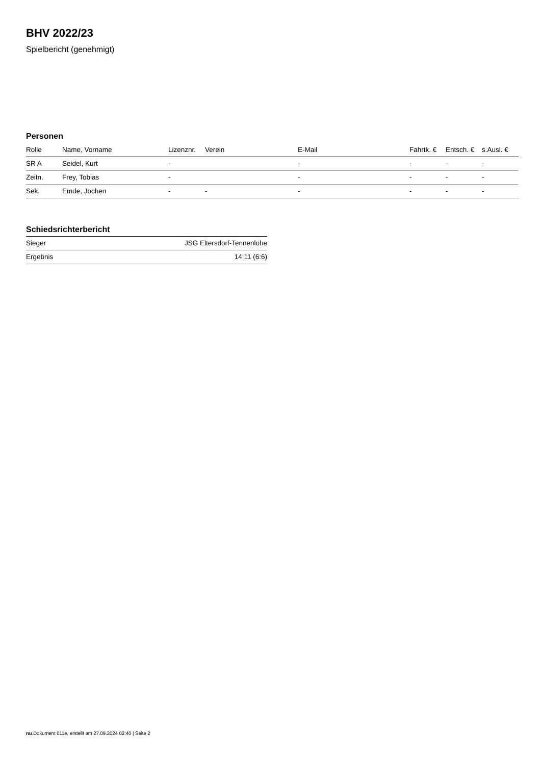BHV 2022/23
Spielbericht (genehmigt)
Personen
| Rolle | Name, Vorname | Lizenznr. | Verein | E-Mail | Fahrtk. € | Entsch. € | s.Ausl. € |
| --- | --- | --- | --- | --- | --- | --- | --- |
| SR A | Seidel, Kurt | - | | - | - | - | - |
| Zeitn. | Frey, Tobias | - | | - | - | - | - |
| Sek. | Emde, Jochen | - | - | - | - | - | - |
Schiedsrichterbericht
| Sieger | JSG Eltersdorf-Tennenlohe |
| Ergebnis | 14:11 (6:6) |
nu.Dokument 011e, erstellt am 27.09.2024 02:40 | Seite 2